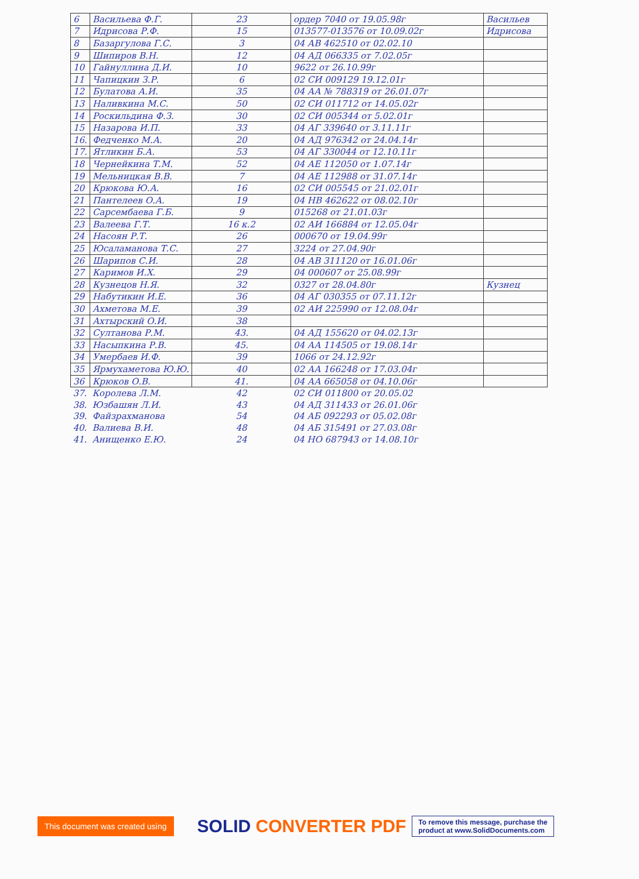| 6 | Васильева Ф.Г. | 23 | ордер 7040 от 19.05.98г | Васильев |
| 7 | Идрисова Р.Ф. | 15 | 013577-013576 от 10.09.02г | Идрисова |
| 8 | Базаргулова Г.С. | 3 | 04 АВ 462510 от 02.02.10 | |
| 9 | Шипиров В.Н. | 12 | 04 АД 066335 от 7.02.05г | |
| 10 | Гайнуллина Д.И. | 10 | 9622 от 26.10.99г | |
| 11 | Чапицкин З.Р. | 6 | 02 СИ 009129 19.12.01г | |
| 12 | Булатова А.И. | 35 | 04 АА № 788319 от 26.01.07г | |
| 13 | Наливкина М.С. | 50 | 02 СИ 011712 от 14.05.02г | |
| 14 | Роскильдина Ф.З. | 30 | 02 СИ 005344 от 5.02.01г | |
| 15 | Назарова И.П. | 33 | 04 АГ 339640 от 3.11.11г | |
| 16. | Федченко М.А. | 20 | 04 АД 976342 от 24.04.14г | |
| 17. | Ятликин Б.А. | 53 | 04 АГ 330044 от 12.10.11г | |
| 18 | Чернейкина Т.М. | 52 | 04 АЕ 112050 от 1.07.14г | |
| 19 | Мельницкая В.В. | 7 | 04 АЕ 112988 от 31.07.14г | |
| 20 | Крюкова Ю.А. | 16 | 02 СИ 005545 от 21.02.01г | |
| 21 | Пантелеев О.А. | 19 | 04 НВ 462622 от 08.02.10г | |
| 22 | Сарсембаева Г.Б. | 9 | 015268 от 21.01.03г | |
| 23 | Валеева Г.Т. | 16 к.2 | 02 АИ 166884 от 12.05.04г | |
| 24 | Насоян Р.Т. | 26 | 000670 от 19.04.99г | |
| 25 | Юсаламанова Т.С. | 27 | 3224 от 27.04.90г | |
| 26 | Шарипов С.И. | 28 | 04 АВ 311120 от 16.01.06г | |
| 27 | Каримов И.Х. | 29 | 04 000607 от 25.08.99г | |
| 28 | Кузнецов Н.Я. | 32 | 0327 от 28.04.80г | Кузнец |
| 29 | Набутикин И.Е. | 36 | 04 АГ 030355 от 07.11.12г | |
| 30 | Ахметова М.Е. | 39 | 02 АИ 225990 от 12.08.04г | |
| 31 | Ахтырский О.И. | 38 | | |
| 32 | Султанова Р.М. | 43. | 04 АД 155620 от 04.02.13г | |
| 33 | Насыпкина Р.В. | 45. | 04 АА 114505 от 19.08.14г | |
| 34 | Умербаев И.Ф. | 39 | 1066 от 24.12.92г | |
| 35 | Ярмухаметова Ю.Ю. | 40 | 02 АА 166248 от 17.03.04г | |
| 36 | Крюков О.В. | 41. | 04 АА 665058 от 04.10.06г | |
| 37. | Королева Л.М. | 42 | 02 СИ 011800 от 20.05.02 | |
| 38. | Юзбашян Л.И. | 43 | 04 АД 311433 от 26.01.06г | |
| 39. | Файзрахманова | 54 | 04 АБ 092293 от 05.02.08г | |
| 40. | Валиева В.И. | 48 | 04 АБ 315491 от 27.03.08г | |
| 41. | Анищенко Е.Ю. | 24 | 04 НО 687943 от 14.08.10г | |
This document was created using
SOLID CONVERTER PDF
To remove this message, purchase the
product at www.SolidDocuments.com